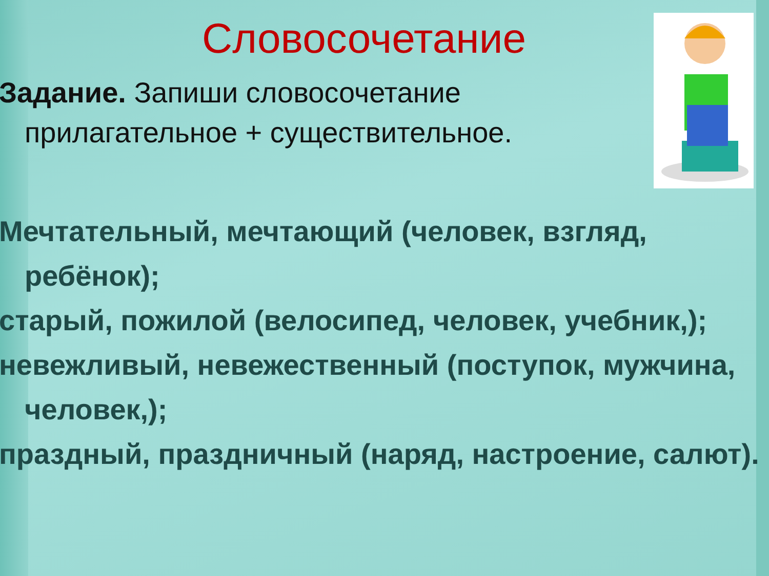Словосочетание
Задание. Запиши словосочетание прилагательное + существительное.
Мечтательный, мечтающий (человек, взгляд, ребёнок);
старый, пожилой (велосипед, человек, учебник,);
невежливый, невежественный (поступок, мужчина, человек,);
праздный, праздничный (наряд, настроение, салют).